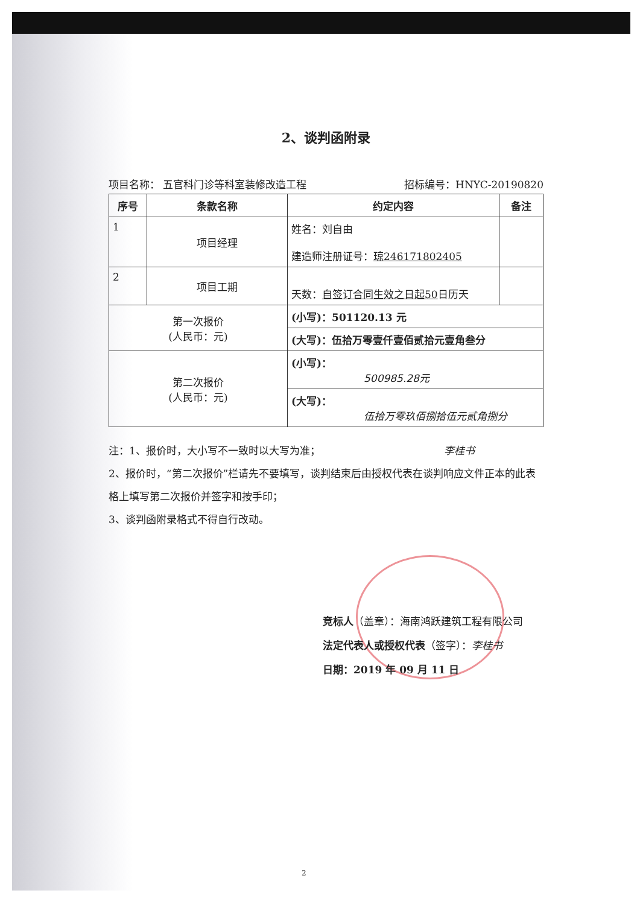2、谈判函附录
项目名称： 五官科门诊等科室装修改造工程 招标编号：HNYC-20190820
| 序号 | 条款名称 | 约定内容 | 备注 |
| --- | --- | --- | --- |
| 1 | 项目经理 | 姓名：刘自由 建造师注册证号： 琼246171802405 | |
| 2 | 项目工期 | 天数： 自签订合同生效之日起50 日历天 | |
| 第一次报价 (人民币：元) | | (小写)：501120.13 元 | |
| | | (大写)：伍拾万零壹仟壹佰贰拾元壹角叁分 | |
| 第二次报价 (人民币：元) | | (小写)： 500985.28元 | |
| | | (大写)： 伍拾万零玖佰捌拾伍元贰角捌分 | |
注：1、报价时，大小写不一致时以大写为准； 李桂书
2、报价时，“第二次报价”栏请先不要填写，谈判结束后由授权代表在谈判响应文件正本的此表格上填写第二次报价并签字和按手印；
3、谈判函附录格式不得自行改动。
竞标人（盖章）：海南鸿跃建筑工程有限公司
法定代表人或授权代表（签字）：李桂书
日期：2019 年 09 月 11 日
2